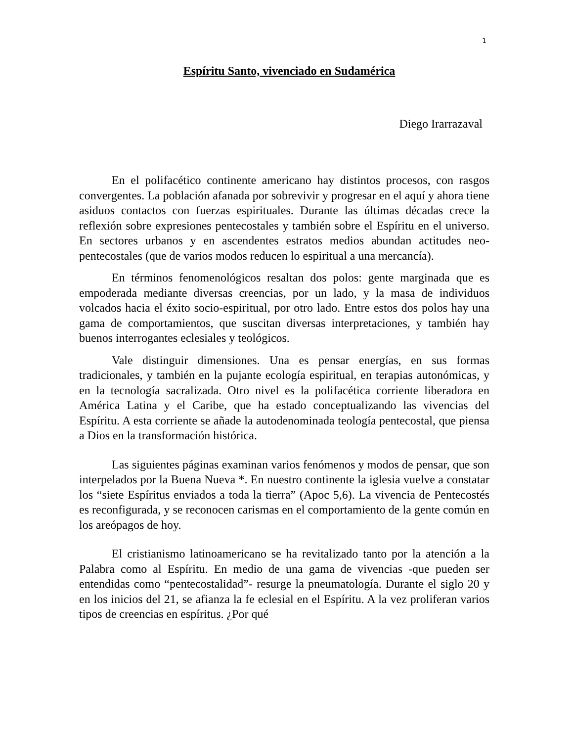1
Espíritu Santo, vivenciado en Sudamérica
Diego Irarrazaval
En el polifacético continente americano hay distintos procesos, con rasgos convergentes. La población afanada por sobrevivir y progresar en el aquí y ahora tiene asiduos contactos con fuerzas espirituales. Durante las últimas décadas crece la reflexión sobre expresiones pentecostales y también sobre el Espíritu en el universo. En sectores urbanos y en ascendentes estratos medios abundan actitudes neo-pentecostales (que de varios modos reducen lo espiritual a una mercancía).
En términos fenomenológicos resaltan dos polos: gente marginada que es empoderada mediante diversas creencias, por un lado, y la masa de individuos volcados hacia el éxito socio-espiritual, por otro lado. Entre estos dos polos hay una gama de comportamientos, que suscitan diversas interpretaciones, y también hay buenos interrogantes eclesiales y teológicos.
Vale distinguir dimensiones. Una es pensar energías, en sus formas tradicionales, y también en la pujante ecología espiritual, en terapias autonómicas, y en la tecnología sacralizada. Otro nivel es la polifacética corriente liberadora en América Latina y el Caribe, que ha estado conceptualizando las vivencias del Espíritu. A esta corriente se añade la autodenominada teología pentecostal, que piensa a Dios en la transformación histórica.
Las siguientes páginas examinan varios fenómenos y modos de pensar, que son interpelados por la Buena Nueva *. En nuestro continente la iglesia vuelve a constatar los “siete Espíritus enviados a toda la tierra” (Apoc 5,6). La vivencia de Pentecostés es reconfigurada, y se reconocen carismas en el comportamiento de la gente común en los areópagos de hoy.
El cristianismo latinoamericano se ha revitalizado tanto por la atención a la Palabra como al Espíritu. En medio de una gama de vivencias -que pueden ser entendidas como “pentecostalidad”- resurge la pneumatología. Durante el siglo 20 y en los inicios del 21, se afianza la fe eclesial en el Espíritu. A la vez proliferan varios tipos de creencias en espíritus. ¿Por qué